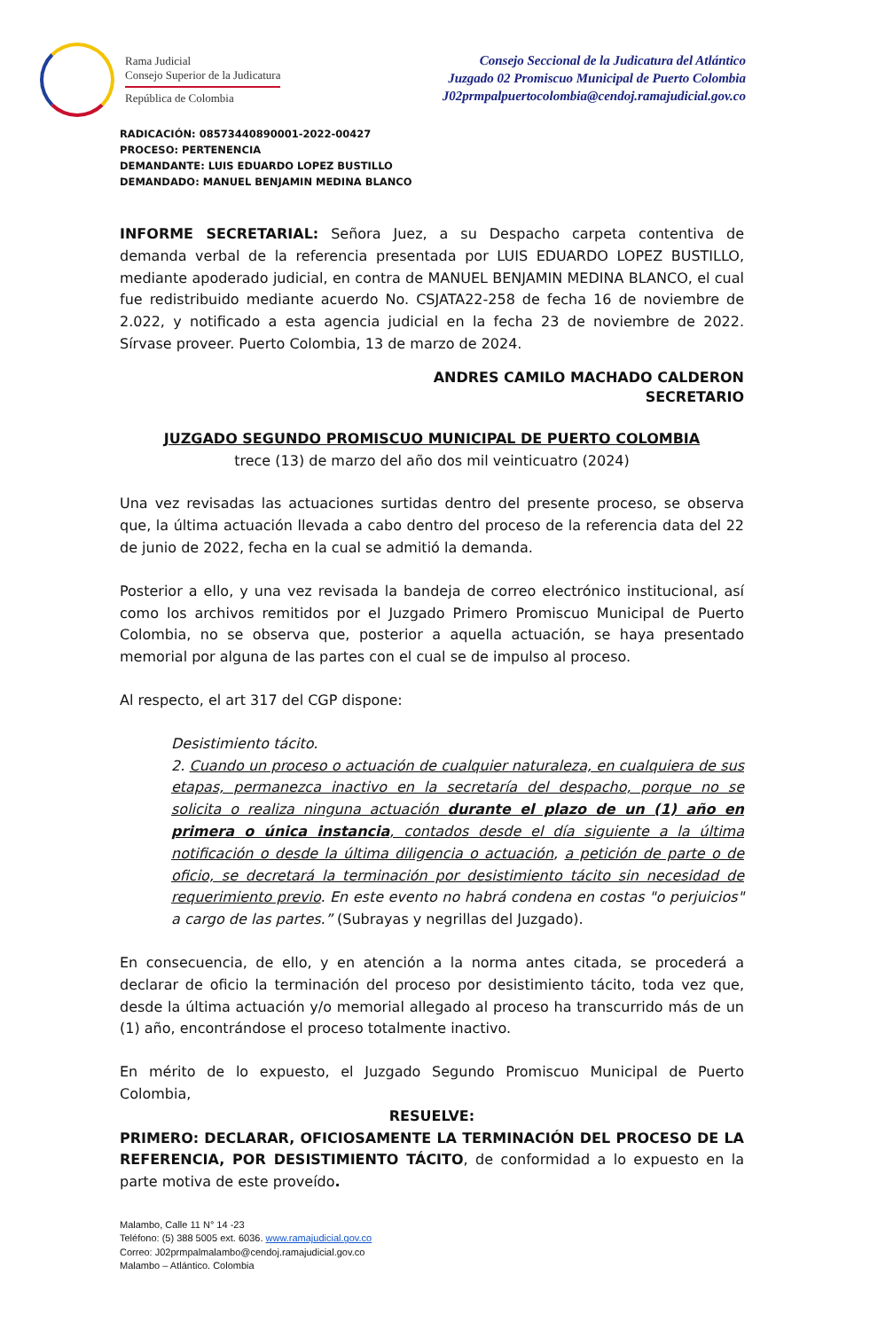Rama Judicial
Consejo Superior de la Judicatura
República de Colombia
Consejo Seccional de la Judicatura del Atlántico
Juzgado 02 Promiscuo Municipal de Puerto Colombia
J02prmpalpuertocolombia@cendoj.ramajudicial.gov.co
RADICACIÓN: 08573440890001-2022-00427
PROCESO: PERTENENCIA
DEMANDANTE: LUIS EDUARDO LOPEZ BUSTILLO
DEMANDADO: MANUEL BENJAMIN MEDINA BLANCO
INFORME SECRETARIAL: Señora Juez, a su Despacho carpeta contentiva de demanda verbal de la referencia presentada por LUIS EDUARDO LOPEZ BUSTILLO, mediante apoderado judicial, en contra de MANUEL BENJAMIN MEDINA BLANCO, el cual fue redistribuido mediante acuerdo No. CSJATA22-258 de fecha 16 de noviembre de 2.022, y notificado a esta agencia judicial en la fecha 23 de noviembre de 2022. Sírvase proveer. Puerto Colombia, 13 de marzo de 2024.
ANDRES CAMILO MACHADO CALDERON
SECRETARIO
JUZGADO SEGUNDO PROMISCUO MUNICIPAL DE PUERTO COLOMBIA
trece (13) de marzo del año dos mil veinticuatro (2024)
Una vez revisadas las actuaciones surtidas dentro del presente proceso, se observa que, la última actuación llevada a cabo dentro del proceso de la referencia data del 22 de junio de 2022, fecha en la cual se admitió la demanda.
Posterior a ello, y una vez revisada la bandeja de correo electrónico institucional, así como los archivos remitidos por el Juzgado Primero Promiscuo Municipal de Puerto Colombia, no se observa que, posterior a aquella actuación, se haya presentado memorial por alguna de las partes con el cual se de impulso al proceso.
Al respecto, el art 317 del CGP dispone:
Desistimiento tácito.
2. Cuando un proceso o actuación de cualquier naturaleza, en cualquiera de sus etapas, permanezca inactivo en la secretaría del despacho, porque no se solicita o realiza ninguna actuación durante el plazo de un (1) año en primera o única instancia, contados desde el día siguiente a la última notificación o desde la última diligencia o actuación, a petición de parte o de oficio, se decretará la terminación por desistimiento tácito sin necesidad de requerimiento previo. En este evento no habrá condena en costas "o perjuicios" a cargo de las partes.” (Subrayas y negrillas del Juzgado).
En consecuencia, de ello, y en atención a la norma antes citada, se procederá a declarar de oficio la terminación del proceso por desistimiento tácito, toda vez que, desde la última actuación y/o memorial allegado al proceso ha transcurrido más de un (1) año, encontrándose el proceso totalmente inactivo.
En mérito de lo expuesto, el Juzgado Segundo Promiscuo Municipal de Puerto Colombia,
RESUELVE:
PRIMERO: DECLARAR, OFICIOSAMENTE LA TERMINACIÓN DEL PROCESO DE LA REFERENCIA, POR DESISTIMIENTO TÁCITO, de conformidad a lo expuesto en la parte motiva de este proveído.
Malambo, Calle 11 N° 14 -23
Teléfono: (5) 388 5005 ext. 6036. www.ramajudicial.gov.co
Correo: J02prmpalmalambo@cendoj.ramajudicial.gov.co
Malambo – Atlántico. Colombia